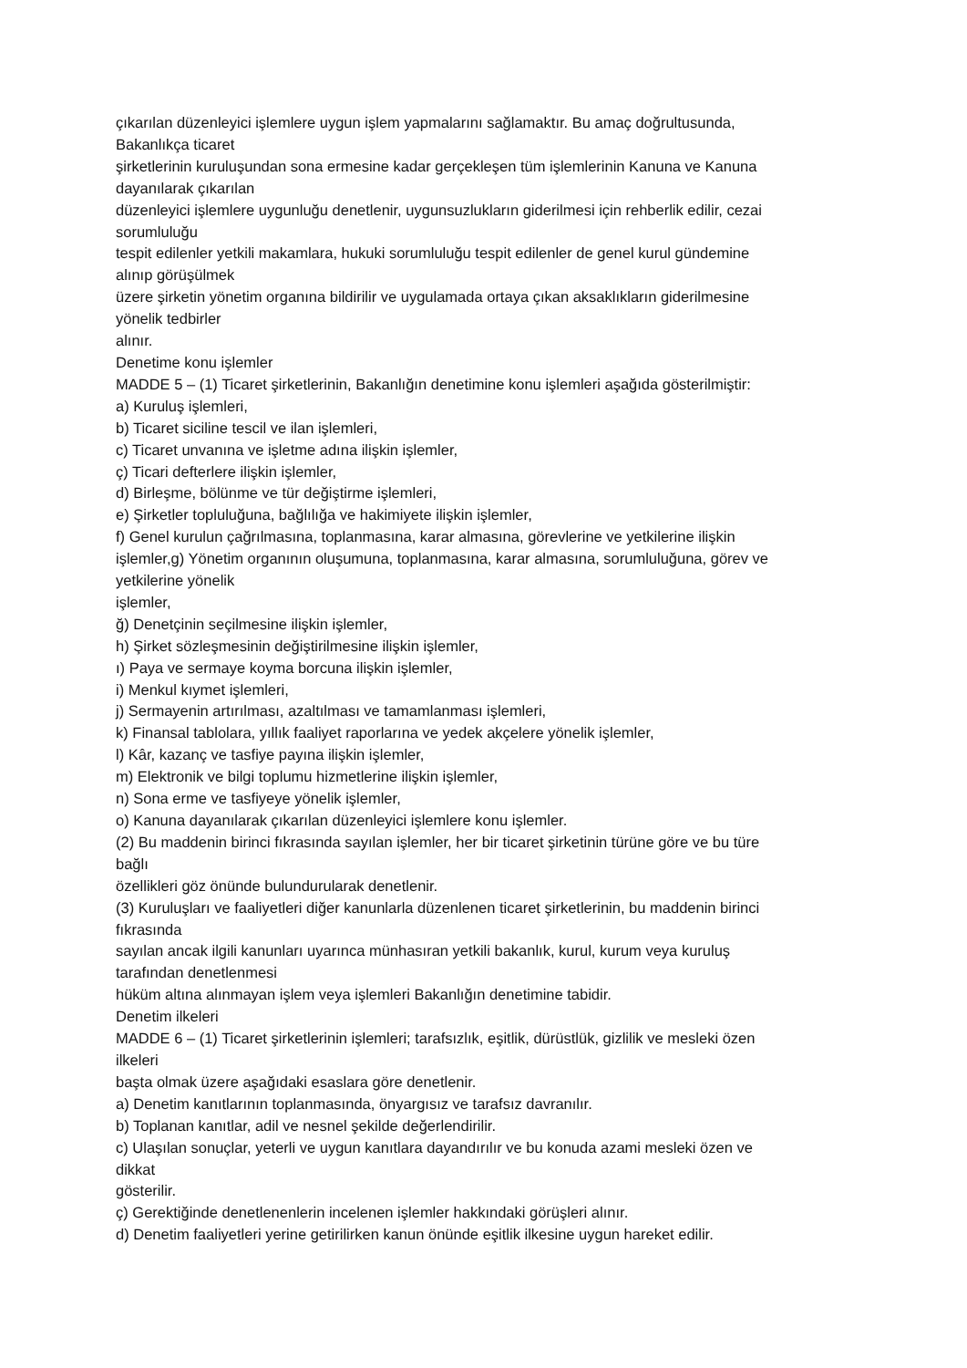çıkarılan düzenleyici işlemlere uygun işlem yapmalarını sağlamaktır. Bu amaç doğrultusunda,
Bakanlıkça ticaret
şirketlerinin kuruluşundan sona ermesine kadar gerçekleşen tüm işlemlerinin Kanuna ve Kanuna
dayanılarak çıkarılan
düzenleyici işlemlere uygunluğu denetlenir, uygunsuzlukların giderilmesi için rehberlik edilir, cezai
sorumluluğu
tespit edilenler yetkili makamlara, hukuki sorumluluğu tespit edilenler de genel kurul gündemine
alınıp görüşülmek
üzere şirketin yönetim organına bildirilir ve uygulamada ortaya çıkan aksaklıkların giderilmesine
yönelik tedbirler
alınır.
Denetime konu işlemler
MADDE 5 – (1) Ticaret şirketlerinin, Bakanlığın denetimine konu işlemleri aşağıda gösterilmiştir:
a) Kuruluş işlemleri,
b) Ticaret siciline tescil ve ilan işlemleri,
c) Ticaret unvanına ve işletme adına ilişkin işlemler,
ç) Ticari defterlere ilişkin işlemler,
d) Birleşme, bölünme ve tür değiştirme işlemleri,
e) Şirketler topluluğuna, bağlılığa ve hakimiyete ilişkin işlemler,
f) Genel kurulun çağrılmasına, toplanmasına, karar almasına, görevlerine ve yetkilerine ilişkin
işlemler,g) Yönetim organının oluşumuna, toplanmasına, karar almasına, sorumluluğuna, görev ve
yetkilerine yönelik
işlemler,
ğ) Denetçinin seçilmesine ilişkin işlemler,
h) Şirket sözleşmesinin değiştirilmesine ilişkin işlemler,
ı) Paya ve sermaye koyma borcuna ilişkin işlemler,
i) Menkul kıymet işlemleri,
j) Sermayenin artırılması, azaltılması ve tamamlanması işlemleri,
k) Finansal tablolara, yıllık faaliyet raporlarına ve yedek akçelere yönelik işlemler,
l) Kâr, kazanç ve tasfiye payına ilişkin işlemler,
m) Elektronik ve bilgi toplumu hizmetlerine ilişkin işlemler,
n) Sona erme ve tasfiyeye yönelik işlemler,
o) Kanuna dayanılarak çıkarılan düzenleyici işlemlere konu işlemler.
(2) Bu maddenin birinci fıkrasında sayılan işlemler, her bir ticaret şirketinin türüne göre ve bu türe
bağlı
özellikleri göz önünde bulundurularak denetlenir.
(3) Kuruluşları ve faaliyetleri diğer kanunlarla düzenlenen ticaret şirketlerinin, bu maddenin birinci
fıkrasında
sayılan ancak ilgili kanunları uyarınca münhasıran yetkili bakanlık, kurul, kurum veya kuruluş
tarafından denetlenmesi
hüküm altına alınmayan işlem veya işlemleri Bakanlığın denetimine tabidir.
Denetim ilkeleri
MADDE 6 – (1) Ticaret şirketlerinin işlemleri; tarafsızlık, eşitlik, dürüstlük, gizlilik ve mesleki özen
ilkeleri
başta olmak üzere aşağıdaki esaslara göre denetlenir.
a) Denetim kanıtlarının toplanmasında, önyargısız ve tarafsız davranılır.
b) Toplanan kanıtlar, adil ve nesnel şekilde değerlendirilir.
c) Ulaşılan sonuçlar, yeterli ve uygun kanıtlara dayandırılır ve bu konuda azami mesleki özen ve
dikkat
gösterilir.
ç) Gerektiğinde denetlenenlerin incelenen işlemler hakkındaki görüşleri alınır.
d) Denetim faaliyetleri yerine getirilirken kanun önünde eşitlik ilkesine uygun hareket edilir.